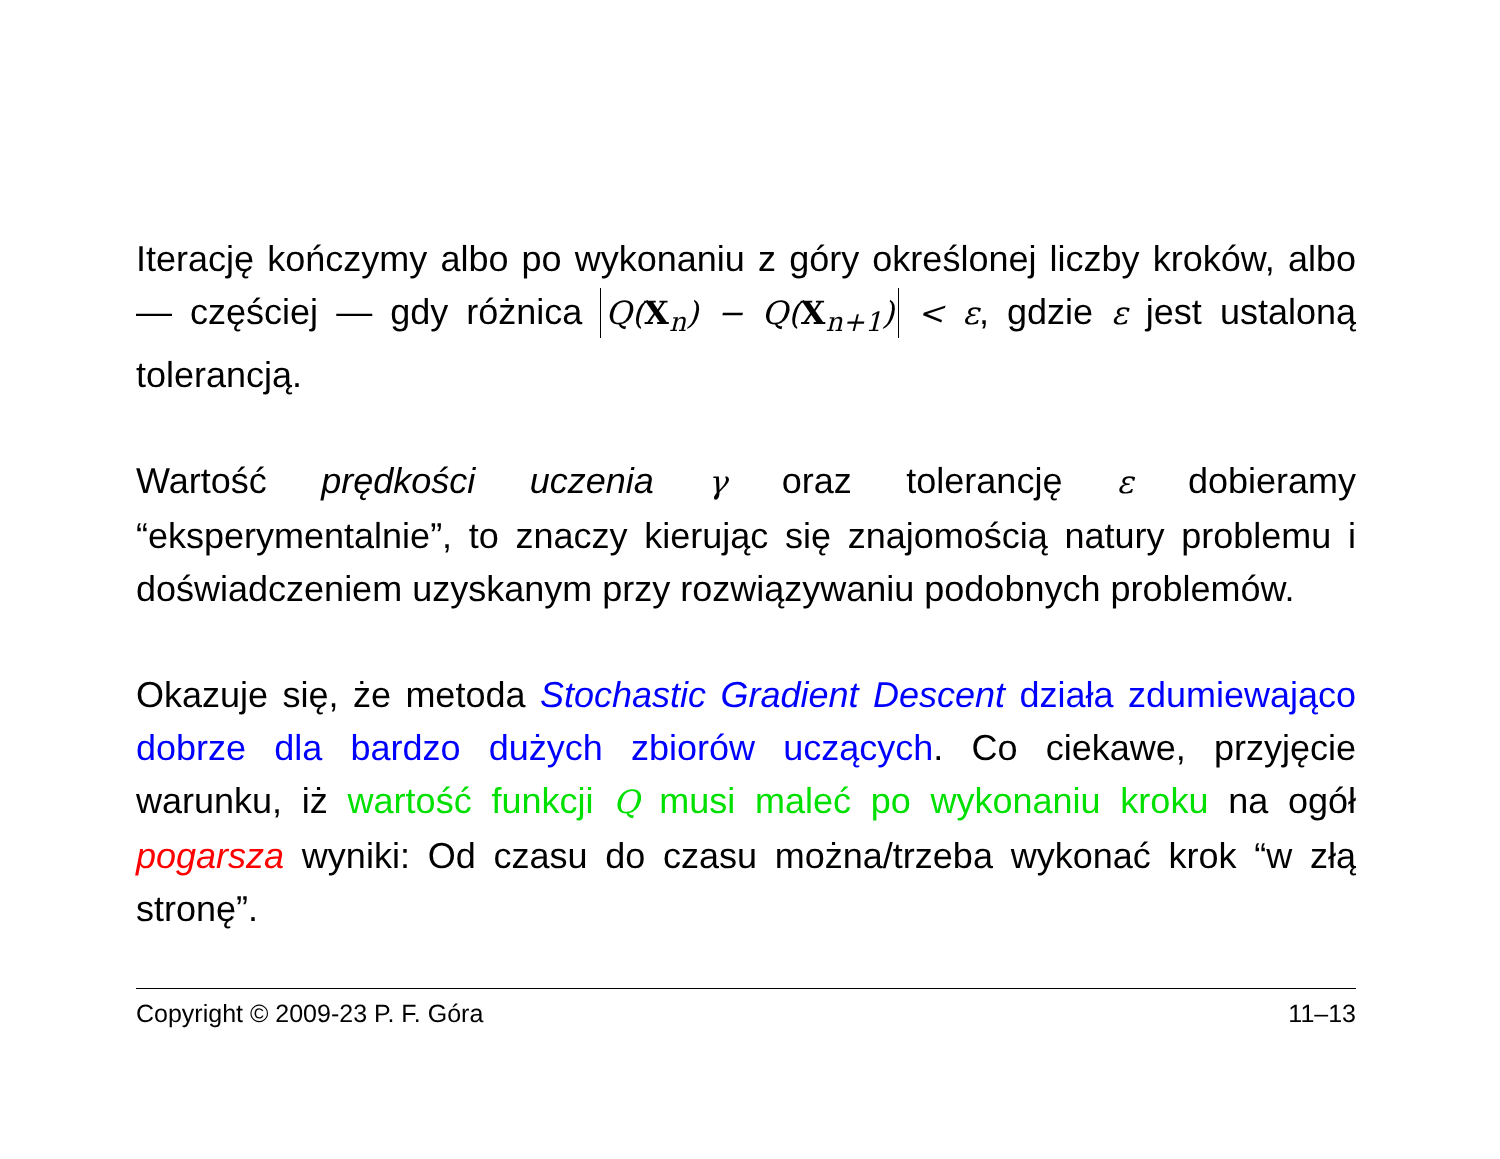Iterację kończymy albo po wykonaniu z góry określonej liczby kroków, albo — częściej — gdy różnica Q(X<sub>n</sub>) − Q(X<sub>n+1</sub>) < ε, gdzie ε jest ustaloną tolerancją.
Wartość prędkości uczenia γ oraz tolerancję ε dobieramy “eksperymentalnie”, to znaczy kierując się znajomością natury problemu i doświadczeniem uzyskanym przy rozwiązywaniu podobnych problemów.
Okazuje się, że metoda Stochastic Gradient Descent działa zdumiewająco dobrze dla bardzo dużych zbiorów uczących. Co ciekawe, przyjęcie warunku, iż wartość funkcji Q musi maleć po wykonaniu kroku na ogół pogarsza wyniki: Od czasu do czasu można/trzeba wykonać krok “w złą stronę”.
Copyright © 2009-23 P. F. Góra 11–13